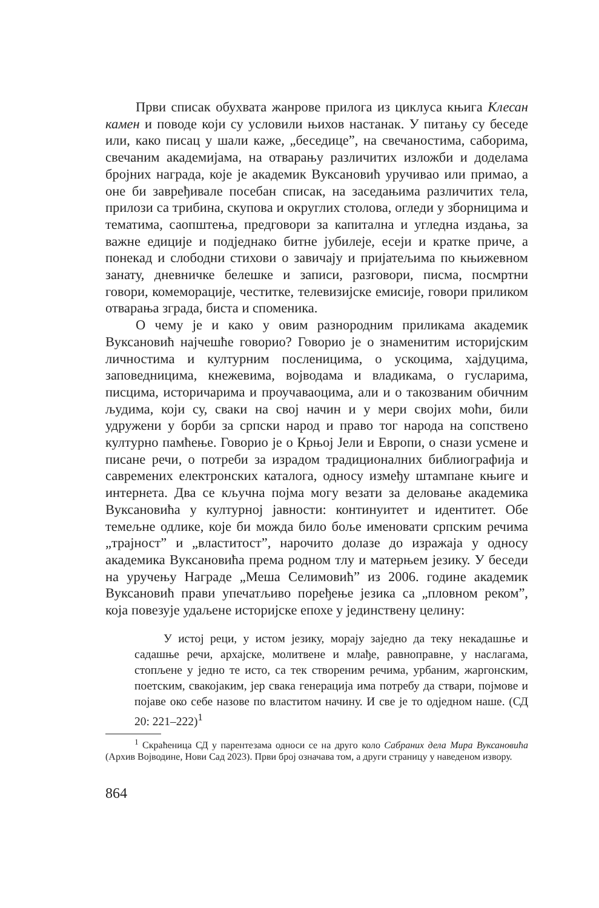Први списак обухвата жанрове прилога из циклуса књига Клесан камен и поводе који су условили њихов настанак. У питању су беседе или, како писац у шали каже, „беседице”, на свечаностима, саборима, свечаним академијама, на отварању различитих изложби и доделама бројних награда, које је академик Вуксановић уручивао или примао, а оне би завређивале посебан списак, на заседањима различитих тела, прилози са трибина, скупова и округлих столова, огледи у зборницима и тематима, саопштења, предговори за капитална и угледна издања, за важне едиције и подједнако битне јубилеје, есеји и кратке приче, а понекад и слободни стихови о завичају и пријатељима по књижевном занату, дневничке белешке и записи, разговори, писма, посмртни говори, комеморације, честитке, телевизијске емисије, говори приликом отварања зграда, биста и споменика.
О чему је и како у овим разнородним приликама академик Вуксановић најчешће говорио? Говорио је о знаменитим историјским личностима и културним посленицима, о ускоцима, хајдуцима, заповедницима, кнежевима, војводама и владикама, о гусларима, писцима, историчарима и проучаваоцима, али и о такозваним обичним људима, који су, сваки на свој начин и у мери својих моћи, били удружени у борби за српски народ и право тог народа на сопствено културно памћење. Говорио је о Крњој Јели и Европи, о снази усмене и писане речи, о потреби за израдом традиционалних библиографија и савремених електронских каталога, односу између штампане књиге и интернета. Два се кључна појма могу везати за деловање академика Вуксановића у културној јавности: континуитет и идентитет. Обе темељне одлике, које би можда било боље именовати српским речима „трајност” и „властитост”, нарочито долазе до изражаја у односу академика Вуксановића према родном тлу и матерњем језику. У беседи на уручењу Награде „Меша Селимовић” из 2006. године академик Вуксановић прави упечатљиво поређење језика са „пловном реком”, која повезује удаљене историјске епохе у јединствену целину:
У истој реци, у истом језику, морају заједно да теку некадашње и садашње речи, архајске, молитвене и млађе, равноправне, у наслагама, стопљене у једно те исто, са тек створеним речима, урбаним, жаргонским, поетским, свакојаким, јер свака генерација има потребу да ствари, појмове и појаве око себе назове по властитом начину. И све је то одједном наше. (СД 20: 221–222)<sup>1</sup>
<sup>1</sup> Скраћеница СД у парентезама односи се на друго коло Сабраних дела Мира Вуксановића (Архив Војводине, Нови Сад 2023). Први број означава том, а други страницу у наведеном извору.
864